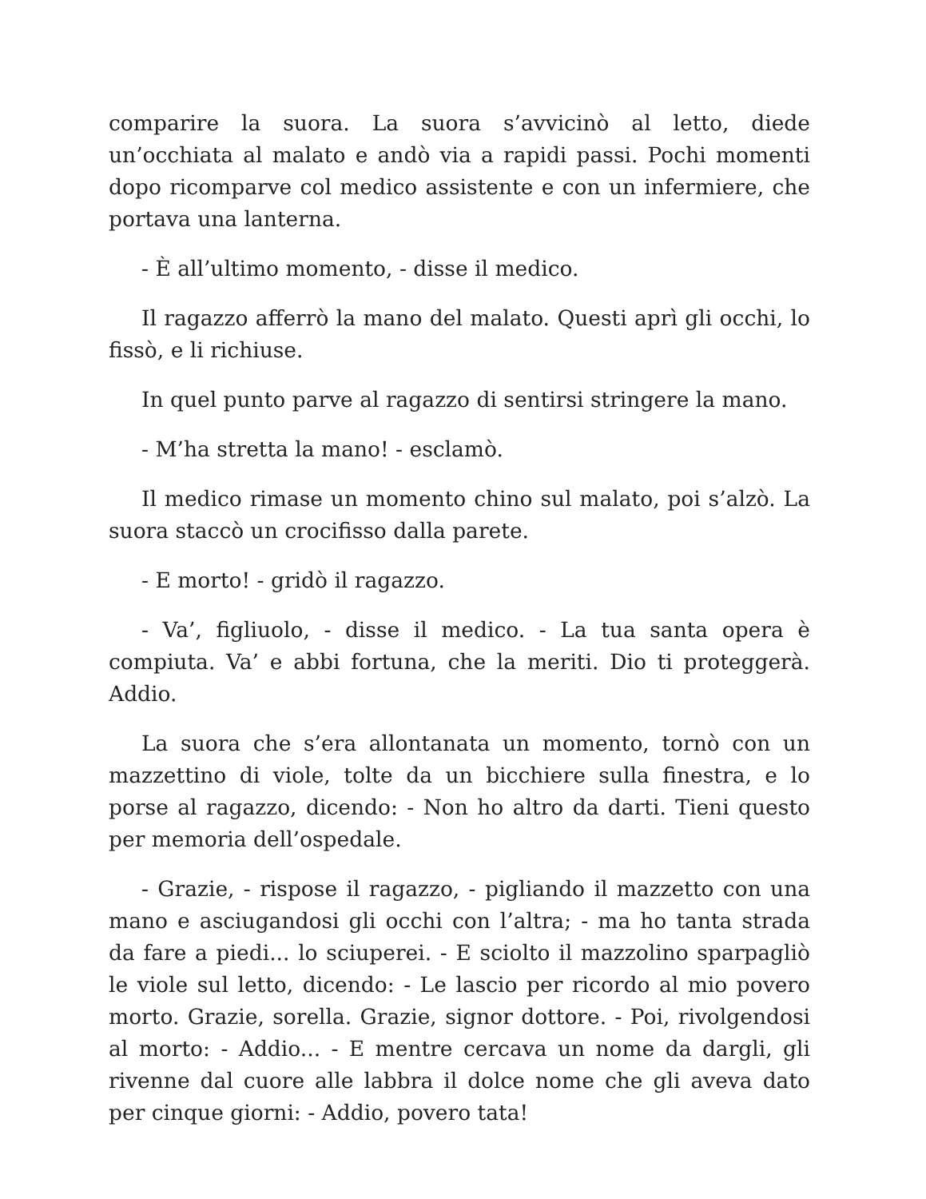comparire la suora. La suora s’avvicinò al letto, diede un’occhiata al malato e andò via a rapidi passi. Pochi momenti dopo ricomparve col medico assistente e con un infermiere, che portava una lanterna.
- È all’ultimo momento, - disse il medico.
Il ragazzo afferrò la mano del malato. Questi aprì gli occhi, lo fissò, e li richiuse.
In quel punto parve al ragazzo di sentirsi stringere la mano.
- M’ha stretta la mano! - esclamò.
Il medico rimase un momento chino sul malato, poi s’alzò. La suora staccò un crocifisso dalla parete.
- E morto! - gridò il ragazzo.
- Va’, figliuolo, - disse il medico. - La tua santa opera è compiuta. Va’ e abbi fortuna, che la meriti. Dio ti proteggerà. Addio.
La suora che s’era allontanata un momento, tornò con un mazzettino di viole, tolte da un bicchiere sulla finestra, e lo porse al ragazzo, dicendo: - Non ho altro da darti. Tieni questo per memoria dell’ospedale.
- Grazie, - rispose il ragazzo, - pigliando il mazzetto con una mano e asciugandosi gli occhi con l’altra; - ma ho tanta strada da fare a piedi... lo sciuperei. - E sciolto il mazzolino sparpagliò le viole sul letto, dicendo: - Le lascio per ricordo al mio povero morto. Grazie, sorella. Grazie, signor dottore. - Poi, rivolgendosi al morto: - Addio... - E mentre cercava un nome da dargli, gli rivenne dal cuore alle labbra il dolce nome che gli aveva dato per cinque giorni: - Addio, povero tata!